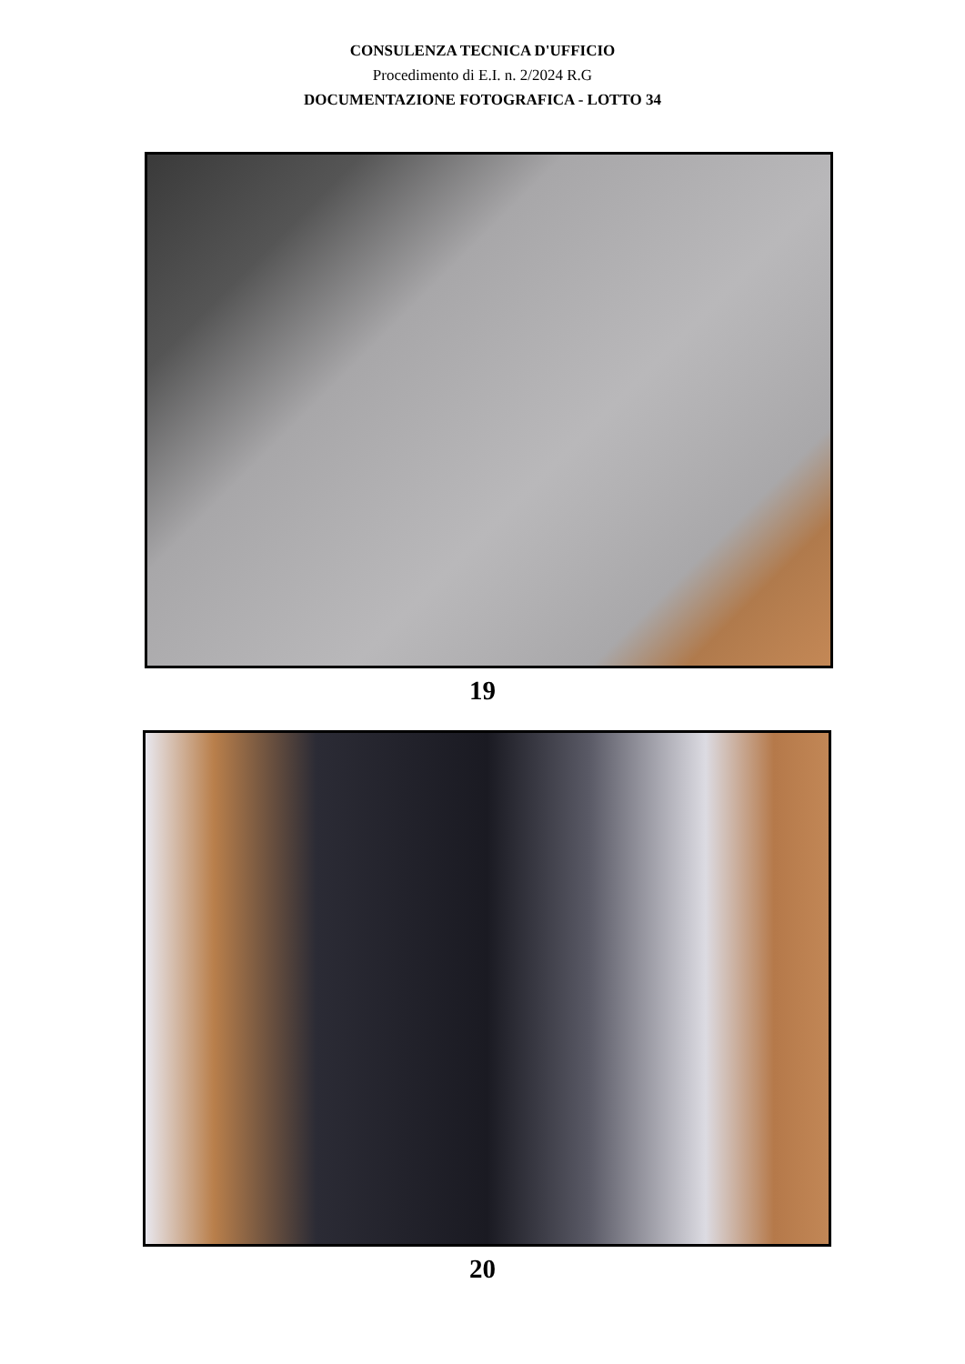CONSULENZA TECNICA D'UFFICIO
Procedimento di E.I. n. 2/2024 R.G
DOCUMENTAZIONE FOTOGRAFICA - LOTTO 34
19
20